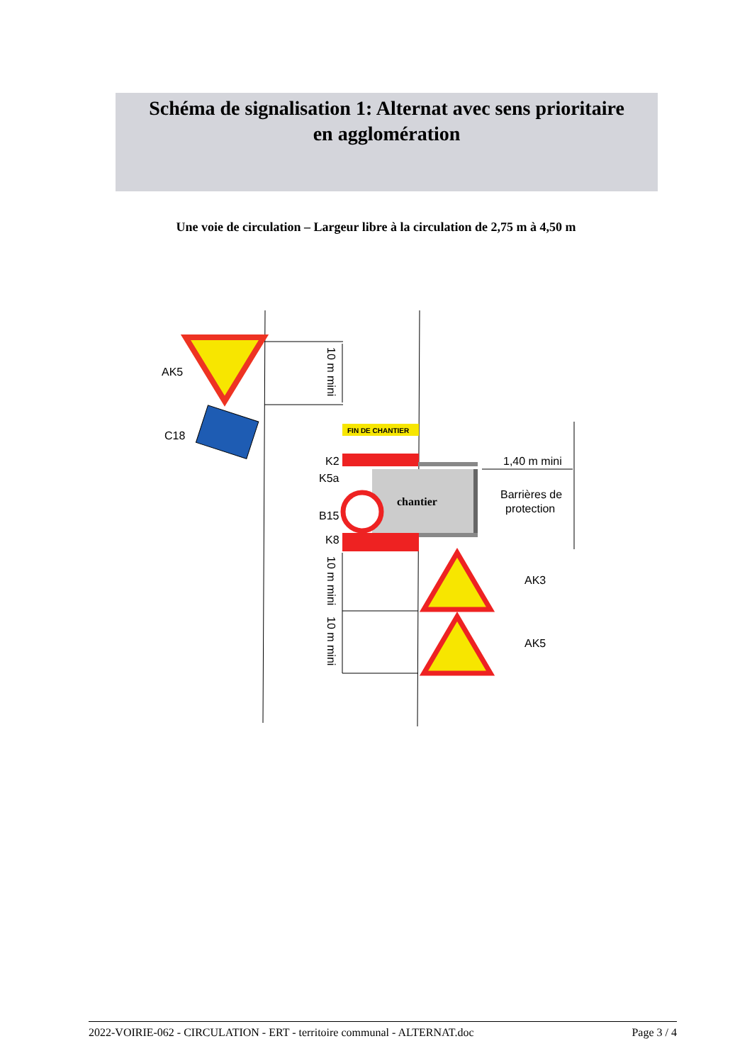Schéma de signalisation 1: Alternat avec sens prioritaire
en agglomération
Une voie de circulation – Largeur libre à la circulation de 2,75 m à 4,50 m
AK5
C18
10 m mini
FIN DE CHANTIER
K2
K5a
chantier
B15
K8
1,40 m mini
Barrières de
protection
AK3
AK5
10 m mini
10 m mini
2022-VOIRIE-062 - CIRCULATION - ERT - territoire communal - ALTERNAT.doc Page 3 / 4